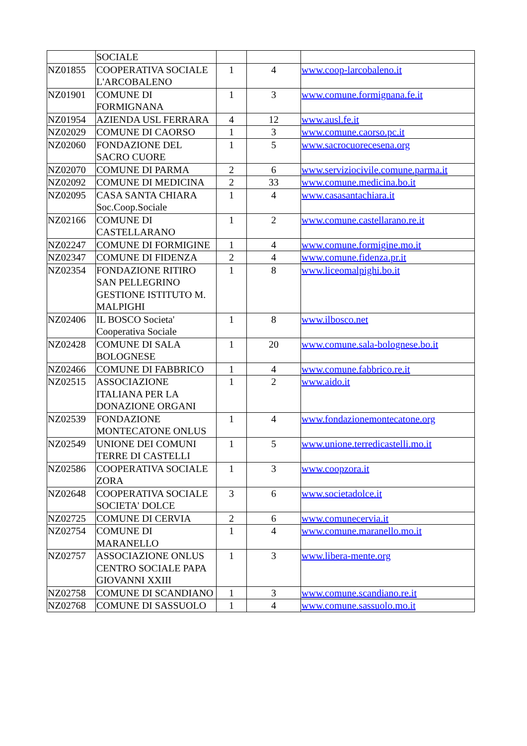| | SOCIALE | | | |
| NZ01855 | COOPERATIVA SOCIALE L'ARCOBALENO | 1 | 4 | www.coop-larcobaleno.it |
| NZ01901 | COMUNE DI FORMIGNANA | 1 | 3 | www.comune.formignana.fe.it |
| NZ01954 | AZIENDA USL FERRARA | 4 | 12 | www.ausl.fe.it |
| NZ02029 | COMUNE DI CAORSO | 1 | 3 | www.comune.caorso.pc.it |
| NZ02060 | FONDAZIONE DEL SACRO CUORE | 1 | 5 | www.sacrocuorecesena.org |
| NZ02070 | COMUNE DI PARMA | 2 | 6 | www.serviziocivile.comune.parma.it |
| NZ02092 | COMUNE DI MEDICINA | 2 | 33 | www.comune.medicina.bo.it |
| NZ02095 | CASA SANTA CHIARA Soc.Coop.Sociale | 1 | 4 | www.casasantachiara.it |
| NZ02166 | COMUNE DI CASTELLARANO | 1 | 2 | www.comune.castellarano.re.it |
| NZ02247 | COMUNE DI FORMIGINE | 1 | 4 | www.comune.formigine.mo.it |
| NZ02347 | COMUNE DI FIDENZA | 2 | 4 | www.comune.fidenza.pr.it |
| NZ02354 | FONDAZIONE RITIRO SAN PELLEGRINO GESTIONE ISTITUTO M. MALPIGHI | 1 | 8 | www.liceomalpighi.bo.it |
| NZ02406 | IL BOSCO Societa' Cooperativa Sociale | 1 | 8 | www.ilbosco.net |
| NZ02428 | COMUNE DI SALA BOLOGNESE | 1 | 20 | www.comune.sala-bolognese.bo.it |
| NZ02466 | COMUNE DI FABBRICO | 1 | 4 | www.comune.fabbrico.re.it |
| NZ02515 | ASSOCIAZIONE ITALIANA PER LA DONAZIONE ORGANI | 1 | 2 | www.aido.it |
| NZ02539 | FONDAZIONE MONTECATONE ONLUS | 1 | 4 | www.fondazionemontecatone.org |
| NZ02549 | UNIONE DEI COMUNI TERRE DI CASTELLI | 1 | 5 | www.unione.terredicastelli.mo.it |
| NZ02586 | COOPERATIVA SOCIALE ZORA | 1 | 3 | www.coopzora.it |
| NZ02648 | COOPERATIVA SOCIALE SOCIETA' DOLCE | 3 | 6 | www.societadolce.it |
| NZ02725 | COMUNE DI CERVIA | 2 | 6 | www.comunecervia.it |
| NZ02754 | COMUNE DI MARANELLO | 1 | 4 | www.comune.maranello.mo.it |
| NZ02757 | ASSOCIAZIONE ONLUS CENTRO SOCIALE PAPA GIOVANNI XXIII | 1 | 3 | www.libera-mente.org |
| NZ02758 | COMUNE DI SCANDIANO | 1 | 3 | www.comune.scandiano.re.it |
| NZ02768 | COMUNE DI SASSUOLO | 1 | 4 | www.comune.sassuolo.mo.it |